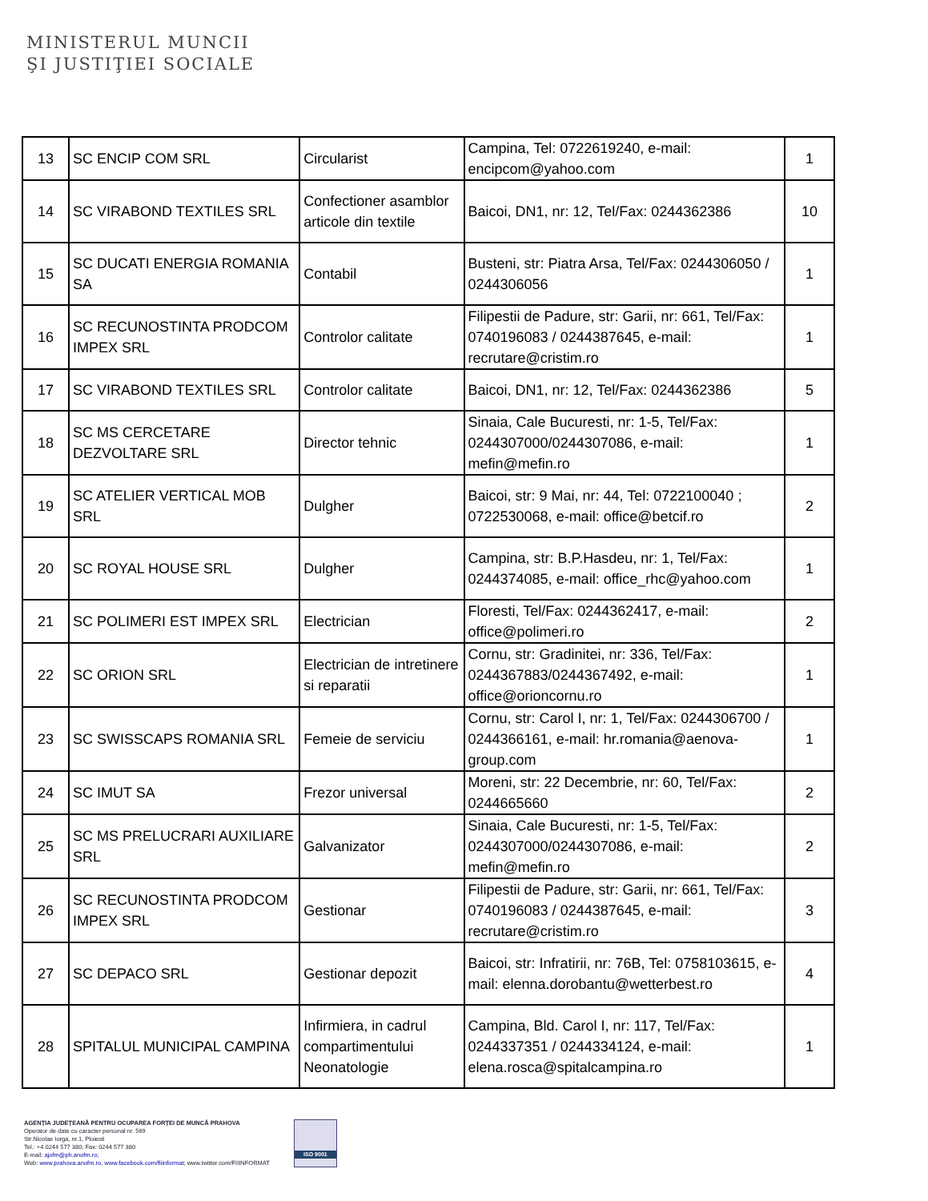MINISTERUL MUNCII
ŞI JUSTIŢIEI SOCIALE
| 13 | SC ENCIP COM SRL | Circularist | Campina, Tel: 0722619240, e-mail: encipcom@yahoo.com | 1 |
| 14 | SC VIRABOND TEXTILES SRL | Confectioner asamblor articole din textile | Baicoi, DN1, nr: 12, Tel/Fax: 0244362386 | 10 |
| 15 | SC DUCATI ENERGIA ROMANIA SA | Contabil | Busteni, str: Piatra Arsa, Tel/Fax: 0244306050 / 0244306056 | 1 |
| 16 | SC RECUNOSTINTA PRODCOM IMPEX SRL | Controlor calitate | Filipestii de Padure, str: Garii, nr: 661, Tel/Fax: 0740196083 / 0244387645, e-mail: recrutare@cristim.ro | 1 |
| 17 | SC VIRABOND TEXTILES SRL | Controlor calitate | Baicoi, DN1, nr: 12, Tel/Fax: 0244362386 | 5 |
| 18 | SC MS CERCETARE DEZVOLTARE SRL | Director tehnic | Sinaia, Cale Bucuresti, nr: 1-5, Tel/Fax: 0244307000/0244307086, e-mail: mefin@mefin.ro | 1 |
| 19 | SC ATELIER VERTICAL MOB SRL | Dulgher | Baicoi, str: 9 Mai, nr: 44, Tel: 0722100040 ; 0722530068, e-mail: office@betcif.ro | 2 |
| 20 | SC ROYAL HOUSE SRL | Dulgher | Campina, str: B.P.Hasdeu, nr: 1, Tel/Fax: 0244374085, e-mail: office_rhc@yahoo.com | 1 |
| 21 | SC POLIMERI EST IMPEX SRL | Electrician | Floresti, Tel/Fax: 0244362417, e-mail: office@polimeri.ro | 2 |
| 22 | SC ORION SRL | Electrician de intretinere si reparatii | Cornu, str: Gradinitei, nr: 336, Tel/Fax: 0244367883/0244367492, e-mail: office@orioncornu.ro | 1 |
| 23 | SC SWISSCAPS ROMANIA SRL | Femeie de serviciu | Cornu, str: Carol I, nr: 1, Tel/Fax: 0244306700 / 0244366161, e-mail: hr.romania@aenova-group.com | 1 |
| 24 | SC IMUT SA | Frezor universal | Moreni, str: 22 Decembrie, nr: 60, Tel/Fax: 0244665660 | 2 |
| 25 | SC MS PRELUCRARI AUXILIARE SRL | Galvanizator | Sinaia, Cale Bucuresti, nr: 1-5, Tel/Fax: 0244307000/0244307086, e-mail: mefin@mefin.ro | 2 |
| 26 | SC RECUNOSTINTA PRODCOM IMPEX SRL | Gestionar | Filipestii de Padure, str: Garii, nr: 661, Tel/Fax: 0740196083 / 0244387645, e-mail: recrutare@cristim.ro | 3 |
| 27 | SC DEPACO SRL | Gestionar depozit | Baicoi, str: Infratirii, nr: 76B, Tel: 0758103615, e-mail: elenna.dorobantu@wetterbest.ro | 4 |
| 28 | SPITALUL MUNICIPAL CAMPINA | Infirmiera, in cadrul compartimentului Neonatologie | Campina, Bld. Carol I, nr: 117, Tel/Fax: 0244337351 / 0244334124, e-mail: elena.rosca@spitalcampina.ro | 1 |
AGENȚIA JUDEȚEANĂ PENTRU OCUPAREA FORȚEI DE MUNCĂ PRAHOVA
Operator de date cu caracter personal nr. 569
Str.Nicolae Iorga, nr.1, Ploiesti
Tel.: +4 0244 577 380; Fax: 0244 577 380
E-mail: ajofm@ph.anofm.ro;
Web: www.prahova.anofm.ro, www.facebook.com/fiiinformat; www.twitter.com/FIIINFORMAT
ISO 9001